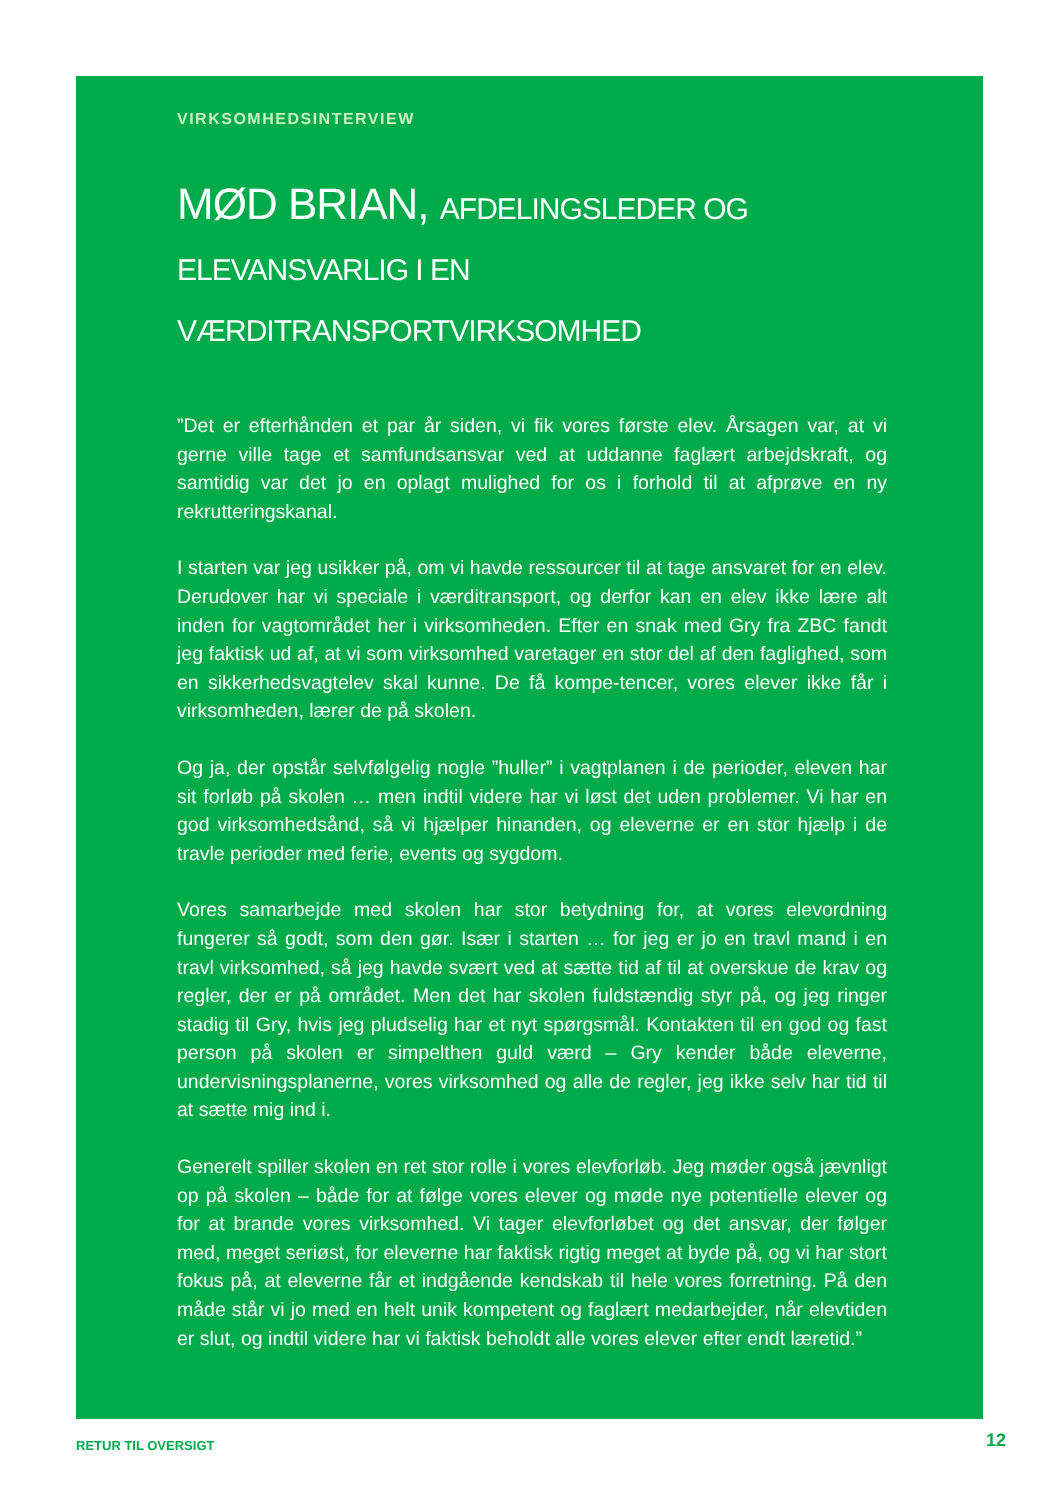VIRKSOMHEDSINTERVIEW
MØD BRIAN, AFDELINGSLEDER OG
ELEVANSVARLIG I EN VÆRDITRANSPORTVIRKSOMHED
”Det er efterhånden et par år siden, vi fik vores første elev. Årsagen var, at vi gerne ville tage et samfundsansvar ved at uddanne faglært arbejdskraft, og samtidig var det jo en oplagt mulighed for os i forhold til at afprøve en ny rekrutteringskanal.
I starten var jeg usikker på, om vi havde ressourcer til at tage ansvaret for en elev. Derudover har vi speciale i værditransport, og derfor kan en elev ikke lære alt inden for vagtområdet her i virksomheden. Efter en snak med Gry fra ZBC fandt jeg faktisk ud af, at vi som virksomhed varetager en stor del af den faglighed, som en sikkerhedsvagtelev skal kunne. De få kompe-tencer, vores elever ikke får i virksomheden, lærer de på skolen.
Og ja, der opstår selvfølgelig nogle ”huller” i vagtplanen i de perioder, eleven har sit forløb på skolen … men indtil videre har vi løst det uden problemer. Vi har en god virksomhedsånd, så vi hjælper hinanden, og eleverne er en stor hjælp i de travle perioder med ferie, events og sygdom.
Vores samarbejde med skolen har stor betydning for, at vores elevordning fungerer så godt, som den gør. Især i starten … for jeg er jo en travl mand i en travl virksomhed, så jeg havde svært ved at sætte tid af til at overskue de krav og regler, der er på området. Men det har skolen fuldstændig styr på, og jeg ringer stadig til Gry, hvis jeg pludselig har et nyt spørgsmål. Kontakten til en god og fast person på skolen er simpelthen guld værd – Gry kender både eleverne, undervisningsplanerne, vores virksomhed og alle de regler, jeg ikke selv har tid til at sætte mig ind i.
Generelt spiller skolen en ret stor rolle i vores elevforløb. Jeg møder også jævnligt op på skolen – både for at følge vores elever og møde nye potentielle elever og for at brande vores virksomhed. Vi tager elevforløbet og det ansvar, der følger med, meget seriøst, for eleverne har faktisk rigtig meget at byde på, og vi har stort fokus på, at eleverne får et indgående kendskab til hele vores forretning. På den måde står vi jo med en helt unik kompetent og faglært medarbejder, når elevtiden er slut, og indtil videre har vi faktisk beholdt alle vores elever efter endt læretid.”
RETUR TIL OVERSIGT 12